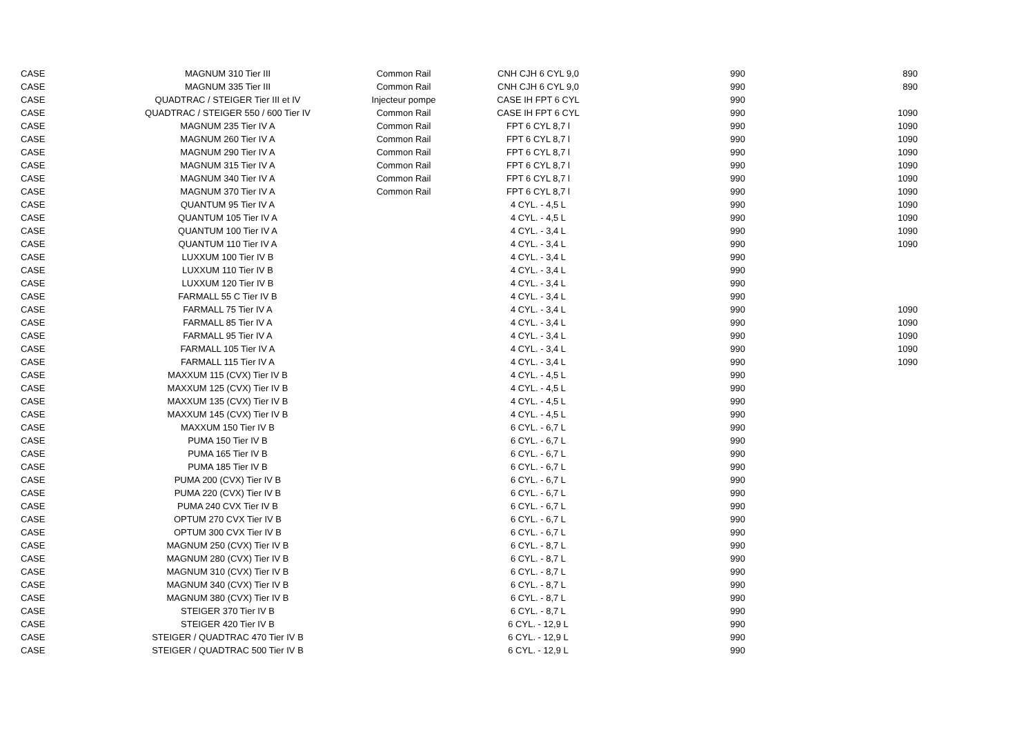| CASE | MAGNUM 310 Tier III | Common Rail | CNH CJH 6 CYL 9,0 | 990 | 890 |
| CASE | MAGNUM 335 Tier III | Common Rail | CNH CJH 6 CYL 9,0 | 990 | 890 |
| CASE | QUADTRAC / STEIGER Tier III et IV | Injecteur pompe | CASE IH FPT 6 CYL | 990 | |
| CASE | QUADTRAC / STEIGER 550 / 600 Tier IV | Common Rail | CASE IH FPT 6 CYL | 990 | 1090 |
| CASE | MAGNUM 235 Tier IV A | Common Rail | FPT 6 CYL 8,7 l | 990 | 1090 |
| CASE | MAGNUM 260 Tier IV A | Common Rail | FPT 6 CYL 8,7 l | 990 | 1090 |
| CASE | MAGNUM 290 Tier IV A | Common Rail | FPT 6 CYL 8,7 l | 990 | 1090 |
| CASE | MAGNUM 315 Tier IV A | Common Rail | FPT 6 CYL 8,7 l | 990 | 1090 |
| CASE | MAGNUM 340 Tier IV A | Common Rail | FPT 6 CYL 8,7 l | 990 | 1090 |
| CASE | MAGNUM 370 Tier IV A | Common Rail | FPT 6 CYL 8,7 l | 990 | 1090 |
| CASE | QUANTUM 95 Tier IV A | | 4 CYL. - 4,5 L | 990 | 1090 |
| CASE | QUANTUM 105 Tier IV A | | 4 CYL. - 4,5 L | 990 | 1090 |
| CASE | QUANTUM 100 Tier IV A | | 4 CYL. - 3,4 L | 990 | 1090 |
| CASE | QUANTUM 110 Tier IV A | | 4 CYL. - 3,4 L | 990 | 1090 |
| CASE | LUXXUM 100 Tier IV B | | 4 CYL. - 3,4 L | 990 | |
| CASE | LUXXUM 110 Tier IV B | | 4 CYL. - 3,4 L | 990 | |
| CASE | LUXXUM 120 Tier IV B | | 4 CYL. - 3,4 L | 990 | |
| CASE | FARMALL 55 C Tier IV B | | 4 CYL. - 3,4 L | 990 | |
| CASE | FARMALL 75 Tier IV A | | 4 CYL. - 3,4 L | 990 | 1090 |
| CASE | FARMALL 85 Tier IV A | | 4 CYL. - 3,4 L | 990 | 1090 |
| CASE | FARMALL 95 Tier IV A | | 4 CYL. - 3,4 L | 990 | 1090 |
| CASE | FARMALL 105 Tier IV A | | 4 CYL. - 3,4 L | 990 | 1090 |
| CASE | FARMALL 115 Tier IV A | | 4 CYL. - 3,4 L | 990 | 1090 |
| CASE | MAXXUM 115 (CVX) Tier IV B | | 4 CYL. - 4,5 L | 990 | |
| CASE | MAXXUM 125 (CVX) Tier IV B | | 4 CYL. - 4,5 L | 990 | |
| CASE | MAXXUM 135 (CVX) Tier IV B | | 4 CYL. - 4,5 L | 990 | |
| CASE | MAXXUM 145 (CVX) Tier IV B | | 4 CYL. - 4,5 L | 990 | |
| CASE | MAXXUM 150 Tier IV B | | 6 CYL. - 6,7 L | 990 | |
| CASE | PUMA 150 Tier IV B | | 6 CYL. - 6,7 L | 990 | |
| CASE | PUMA 165 Tier IV B | | 6 CYL. - 6,7 L | 990 | |
| CASE | PUMA 185 Tier IV B | | 6 CYL. - 6,7 L | 990 | |
| CASE | PUMA 200 (CVX) Tier IV B | | 6 CYL. - 6,7 L | 990 | |
| CASE | PUMA 220 (CVX) Tier IV B | | 6 CYL. - 6,7 L | 990 | |
| CASE | PUMA 240 CVX Tier IV B | | 6 CYL. - 6,7 L | 990 | |
| CASE | OPTUM 270 CVX Tier IV B | | 6 CYL. - 6,7 L | 990 | |
| CASE | OPTUM 300 CVX Tier IV B | | 6 CYL. - 6,7 L | 990 | |
| CASE | MAGNUM 250 (CVX) Tier IV B | | 6 CYL. - 8,7 L | 990 | |
| CASE | MAGNUM 280 (CVX) Tier IV B | | 6 CYL. - 8,7 L | 990 | |
| CASE | MAGNUM 310 (CVX) Tier IV B | | 6 CYL. - 8,7 L | 990 | |
| CASE | MAGNUM 340 (CVX) Tier IV B | | 6 CYL. - 8,7 L | 990 | |
| CASE | MAGNUM 380 (CVX) Tier IV B | | 6 CYL. - 8,7 L | 990 | |
| CASE | STEIGER 370 Tier IV B | | 6 CYL. - 8,7 L | 990 | |
| CASE | STEIGER 420 Tier IV B | | 6 CYL. - 12,9 L | 990 | |
| CASE | STEIGER / QUADTRAC 470 Tier IV B | | 6 CYL. - 12,9 L | 990 | |
| CASE | STEIGER / QUADTRAC 500 Tier IV B | | 6 CYL. - 12,9 L | 990 | |